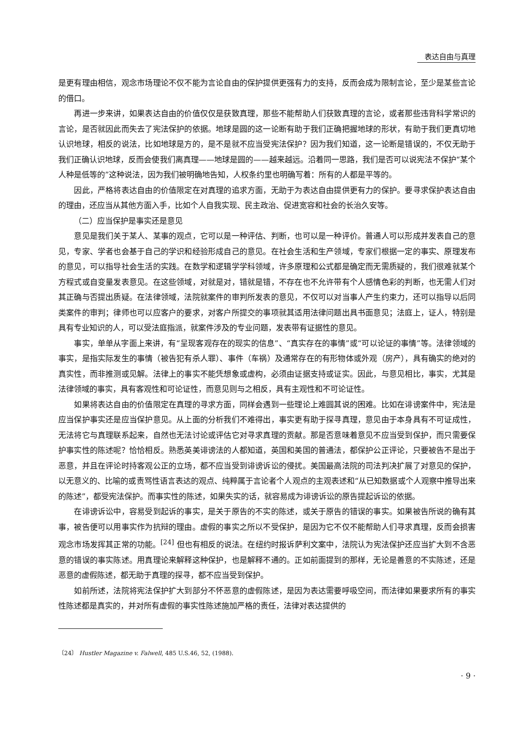表达自由与真理
是更有理由相信，观念市场理论不仅不能为言论自由的保护提供更强有力的支持，反而会成为限制言论，至少是某些言论的借口。
再进一步来讲，如果表达自由的价值仅仅是获致真理，那些不能帮助人们获致真理的言论，或者那些违背科学常识的言论，是否就因此而失去了宪法保护的依据。地球是圆的这一论断有助于我们正确把握地球的形状，有助于我们更真切地认识地球，相反的说法，比如地球是方的，是不是就不应当受宪法保护？因为我们知道，这一论断是错误的，不仅无助于我们正确认识地球，反而会使我们离真理——地球是圆的——越来越远。沿着同一思路，我们是否可以说宪法不保护“某个人种是低等的”这种说法，因为我们被明确地告知，人权条约里也明确写着：所有的人都是平等的。
因此，严格将表达自由的价值限定在对真理的追求方面，无助于为表达自由提供更有力的保护。要寻求保护表达自由的理由，还应当从其他方面入手，比如个人自我实现、民主政治、促进宽容和社会的长治久安等。
（二）应当保护是事实还是意见
意见是我们关于某人、某事的观点，它可以是一种评估、判断，也可以是一种评价。普通人可以形成并发表自己的意见，专家、学者也会基于自己的学识和经验形成自己的意见。在社会生活和生产领域，专家们根据一定的事实、原理发布的意见，可以指导社会生活的实践。在数学和逻辑学学科领域，许多原理和公式都是确定而无需质疑的，我们很难就某个方程式或自变量发表意见。在这些领域，对就是对，错就是错，不存在也不允许带有个人感情色彩的判断，也无需人们对其正确与否提出质疑。在法律领域，法院就案件的审判所发表的意见，不仅可以对当事人产生约束力，还可以指导以后同类案件的审判；律师也可以应客户的要求，对客户所提交的事项就其适用法律问题出具书面意见；法庭上，证人，特别是具有专业知识的人，可以受法庭指派，就案件涉及的专业问题，发表带有证据性的意见。
事实，单单从字面上来讲，有“呈现客观存在的现实的信息”、“真实存在的事情”或“可以论证的事情”等。法律领域的事实，是指实际发生的事情（被告犯有杀人罪）、事件（车祸）及通常存在的有形物体或外观（房产），具有确实的绝对的真实性，而非推测或见解。法律上的事实不能凭想象或虚构，必须由证据支持或证实。因此，与意见相比，事实，尤其是法律领域的事实，具有客观性和可论证性，而意见则与之相反，具有主观性和不可论证性。
如果将表达自由的价值限定在真理的寻求方面，同样会遇到一些理论上难圆其说的困难。比如在诽谤案件中，宪法是应当保护事实还是应当保护意见。从上面的分析我们不难得出，事实更有助于探寻真理，意见由于本身具有不可证成性，无法将它与真理联系起来，自然也无法讨论或评估它对寻求真理的贡献。那是否意味着意见不应当受到保护，而只需要保护事实性的陈述呢？恰恰相反。熟悉英美诽谤法的人都知道，英国和美国的普通法，都保护公正评论，只要被告不是出于恶意，并且在评论时持客观公正的立场，都不应当受到诽谤诉讼的侵扰。美国最高法院的司法判决扩展了对意见的保护，以无意义的、比喻的或责骂性语言表达的观点、纯粹属于言论者个人观点的主观表述和“从已知数据或个人观察中推导出来的陈述”，都受宪法保护。而事实性的陈述，如果失实的话，就容易成为诽谤诉讼的原告提起诉讼的依据。
在诽谤诉讼中，容易受到起诉的事实，是关于原告的不实的陈述，或关于原告的错误的事实。如果被告所说的确有其事，被告便可以用事实作为抗辩的理由。虚假的事实之所以不受保护，是因为它不仅不能帮助人们寻求真理，反而会损害观念市场发挥其正常的功能。<sup>[24]</sup> 但也有相反的说法。在纽约时报诉萨利文案中，法院认为宪法保护还应当扩大到不含恶意的错误的事实陈述。用真理论来解释这种保护，也是解释不通的。正如前面提到的那样，无论是善意的不实陈述，还是恶意的虚假陈述，都无助于真理的探寻，都不应当受到保护。
如前所述，法院将宪法保护扩大到部分不怀恶意的虚假陈述，是因为表达需要呼吸空间，而法律如果要求所有的事实性陈述都是真实的，并对所有虚假的事实性陈述施加严格的责任，法律对表达提供的
〔24〕 Hustler Magazine v. Falwell, 485 U.S.46, 52, (1988).
· 9 ·